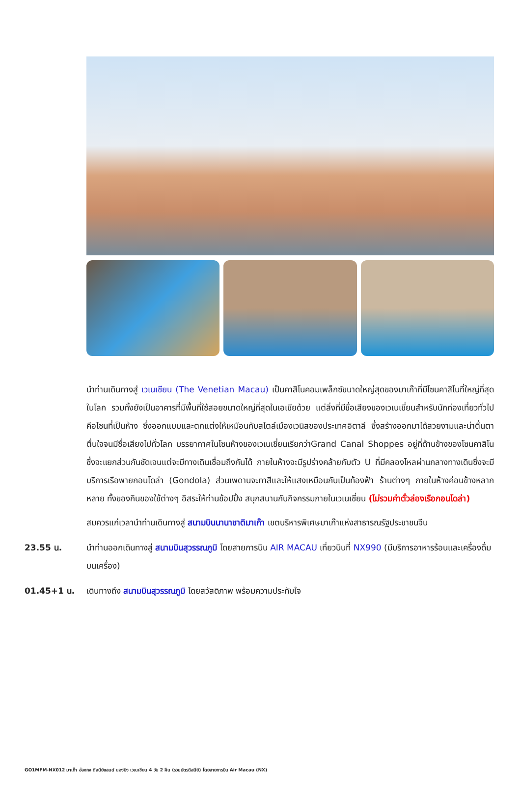นำท่านเดินทางสู่ เวเนเชียน (The Venetian Macau) เป็นคาสิโนคอมเพล็กซ์ขนาดใหญ่สุดของมาเก๊าที่มีโซนคาสิโนที่ใหญ่ที่สุดในโลก รวมทั้งยังเป็นอาคารที่มีพื้นที่ใช้สอยขนาดใหญ่ที่สุดในเอเชียด้วย แต่สิ่งที่มีชื่อเสียงของเวเนเชี่ยนสำหรับนักท่องเที่ยวทั่วไปคือโซนที่เป็นห้าง ซึ่งออกแบบและตกแต่งให้เหมือนกับสไตล์เมืองเวนิสของประเทศอิตาลี ซึ่งสร้างออกมาได้สวยงามและน่าตื่นตาตื่นใจจนมีชื่อเสียงไปทั่วโลก บรรยากาศในโซนห้างของเวเนเชี่ยนเรียกว่าGrand Canal Shoppes อยู่ที่ด้านข้างของโซนคาสิโนซึ่งจะแยกส่วนกันชัดเจนแต่จะมีทางเดินเชื่อมถึงกันได้ ภายในห้างจะมีรูปร่างคล้ายกับตัว U ที่มีคลองไหลผ่านกลางทางเดินซึ่งจะมีบริการเรือพายกอนโดล่า (Gondola) ส่วนเพดานจะทาสีและให้แสงเหมือนกับเป็นท้องฟ้า ร้านต่างๆ ภายในห้างค่อนข้างหลากหลาย ทั้งของกินของใช้ต่างๆ อิสระให้ท่านช้อปปิ้ง สนุกสนานกับกิจกรรมภายในเวเนเชี่ยน (ไม่รวมค่าตั๋วล่องเรือกอนโดล่า)
สมควรแก่เวลานำท่านเดินทางสู่ สนามบินนานาชาติมาเก๊า เขตบริหารพิเศษมาเก๊าแห่งสาธารณรัฐประชาชนจีน
23.55 น. นำท่านออกเดินทางสู่ สนามบินสุวรรณภูมิ โดยสายการบิน AIR MACAU เที่ยวบินที่ NX990 (มีบริการอาหารร้อนและเครื่องดื่มบนเครื่อง)
01.45+1 น. เดินทางถึง สนามบินสุวรรณภูมิ โดยสวัสดิภาพ พร้อมความประทับใจ
GO1MFM-NX012 มาเก๊า ฮ่องกง ดิสนีย์แลนด์ นองปิง เวเนเชียน 4 วัน 2 คืน (รวมบัตรดิสนีย์) โดยสายการบิน Air Macau (NX)